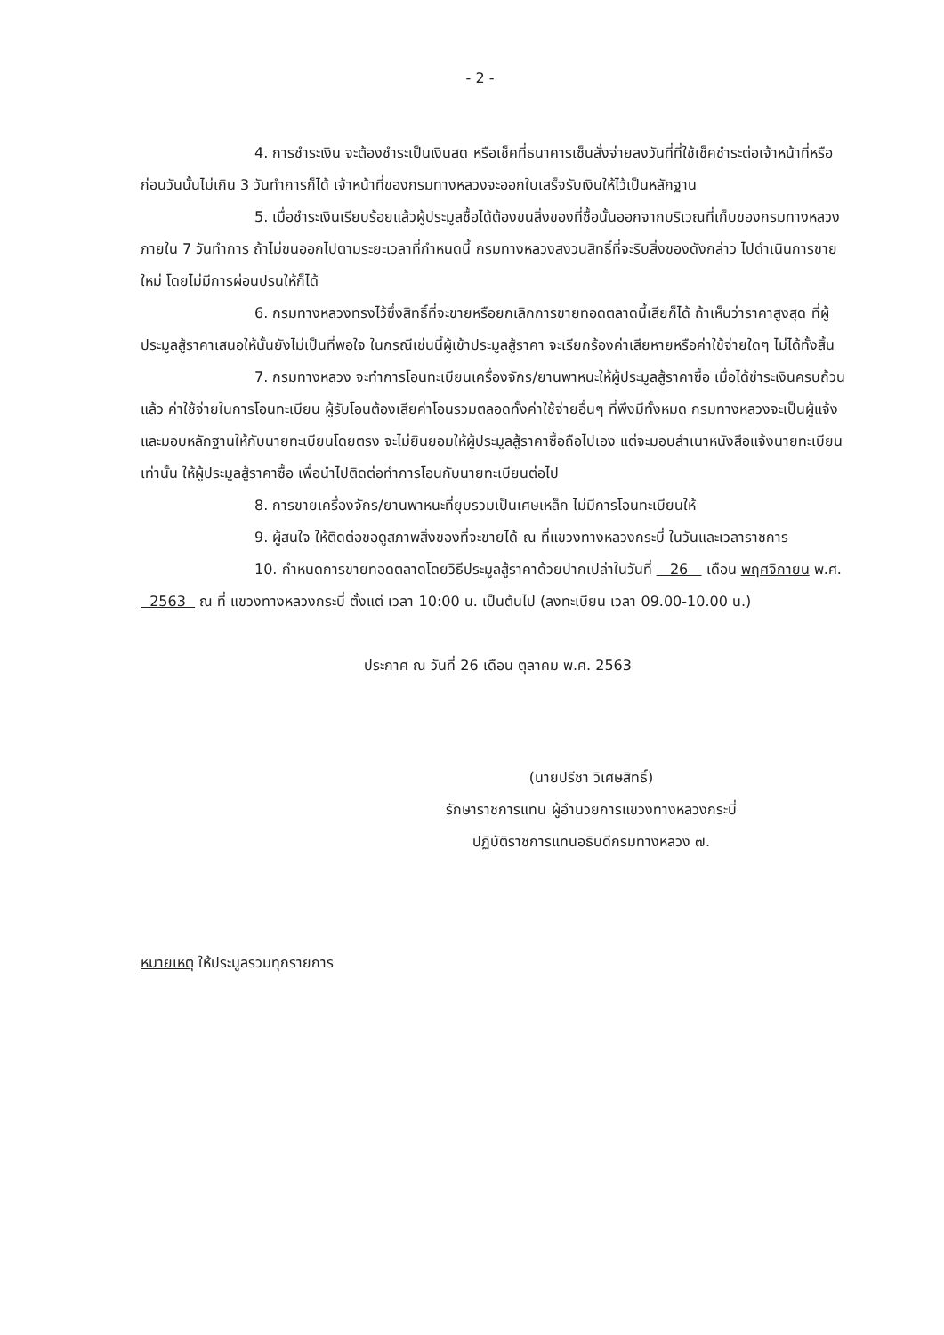- 2 -
4. การชำระเงิน จะต้องชำระเป็นเงินสด หรือเช็คที่ธนาคารเซ็นสั่งจ่ายลงวันที่ที่ใช้เช็คชำระต่อเจ้าหน้าที่หรือก่อนวันนั้นไม่เกิน 3 วันทำการก็ได้ เจ้าหน้าที่ของกรมทางหลวงจะออกใบเสร็จรับเงินให้ไว้เป็นหลักฐาน
5. เมื่อชำระเงินเรียบร้อยแล้วผู้ประมูลซื้อได้ต้องขนสิ่งของที่ซื้อนั้นออกจากบริเวณที่เก็บของกรมทางหลวงภายใน 7 วันทำการ ถ้าไม่ขนออกไปตามระยะเวลาที่กำหนดนี้ กรมทางหลวงสงวนสิทธิ์ที่จะริบสิ่งของดังกล่าว ไปดำเนินการขายใหม่ โดยไม่มีการผ่อนปรนให้ก็ได้
6. กรมทางหลวงทรงไว้ซึ่งสิทธิ์ที่จะขายหรือยกเลิกการขายทอดตลาดนี้เสียก็ได้ ถ้าเห็นว่าราคาสูงสุด ที่ผู้ประมูลสู้ราคาเสนอให้นั้นยังไม่เป็นที่พอใจ ในกรณีเช่นนี้ผู้เข้าประมูลสู้ราคา จะเรียกร้องค่าเสียหายหรือค่าใช้จ่ายใดๆ ไม่ได้ทั้งสิ้น
7. กรมทางหลวง จะทำการโอนทะเบียนเครื่องจักร/ยานพาหนะให้ผู้ประมูลสู้ราคาซื้อ เมื่อได้ชำระเงินครบถ้วนแล้ว ค่าใช้จ่ายในการโอนทะเบียน ผู้รับโอนต้องเสียค่าโอนรวมตลอดทั้งค่าใช้จ่ายอื่นๆ ที่พึงมีทั้งหมด กรมทางหลวงจะเป็นผู้แจ้งและมอบหลักฐานให้กับนายทะเบียนโดยตรง จะไม่ยินยอมให้ผู้ประมูลสู้ราคาซื้อถือไปเอง แต่จะมอบสำเนาหนังสือแจ้งนายทะเบียนเท่านั้น ให้ผู้ประมูลสู้ราคาซื้อ เพื่อนำไปติดต่อทำการโอนกับนายทะเบียนต่อไป
8. การขายเครื่องจักร/ยานพาหนะที่ยุบรวมเป็นเศษเหล็ก ไม่มีการโอนทะเบียนให้
9. ผู้สนใจ ให้ติดต่อขอดูสภาพสิ่งของที่จะขายได้ ณ ที่แขวงทางหลวงกระบี่ ในวันและเวลาราชการ
10. กำหนดการขายทอดตลาดโดยวิธีประมูลสู้ราคาด้วยปากเปล่าในวันที่ 26 เดือน พฤศจิกายน พ.ศ. 2563 ณ ที่ แขวงทางหลวงกระบี่ ตั้งแต่ เวลา 10:00 น. เป็นต้นไป (ลงทะเบียน เวลา 09.00-10.00 น.)
ประกาศ ณ วันที่ 26 เดือน ตุลาคม พ.ศ. 2563
(นายปรีชา วิเศษสิทธิ์)
รักษาราชการแทน ผู้อำนวยการแขวงทางหลวงกระบี่
ปฏิบัติราชการแทนอธิบดีกรมทางหลวง ๗.
หมายเหตุ ให้ประมูลรวมทุกรายการ